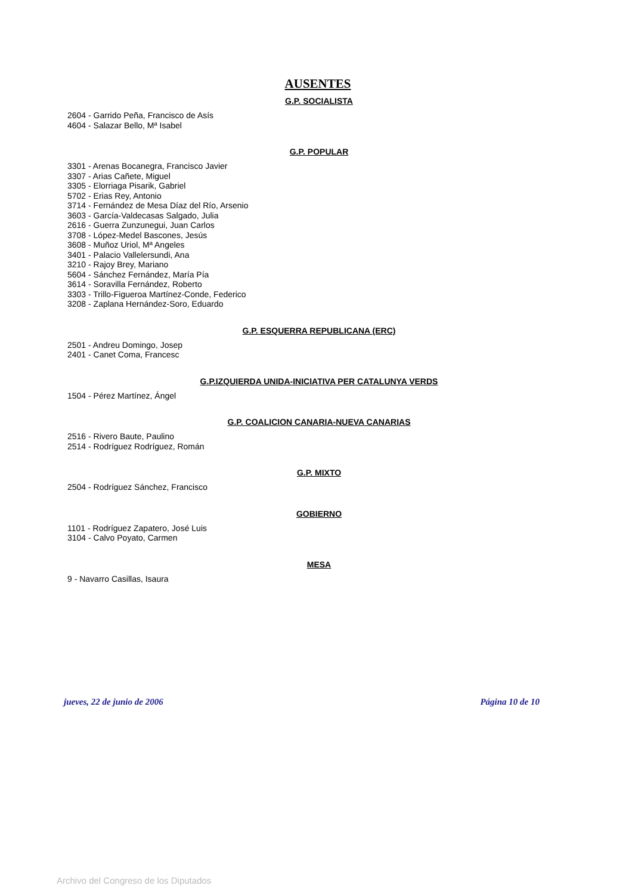AUSENTES
G.P. SOCIALISTA
2604 - Garrido Peña, Francisco de Asís
4604 - Salazar Bello, Mª Isabel
G.P. POPULAR
3301 - Arenas Bocanegra, Francisco Javier
3307 - Arias Cañete, Miguel
3305 - Elorriaga Pisarik, Gabriel
5702 - Erias Rey, Antonio
3714 - Fernández de Mesa Díaz del Río, Arsenio
3603 - García-Valdecasas Salgado, Julia
2616 - Guerra Zunzunegui, Juan Carlos
3708 - López-Medel Bascones, Jesús
3608 - Muñoz Uriol, Mª Angeles
3401 - Palacio Vallelersundi, Ana
3210 - Rajoy Brey, Mariano
5604 - Sánchez Fernández, María Pía
3614 - Soravilla Fernández, Roberto
3303 - Trillo-Figueroa Martínez-Conde, Federico
3208 - Zaplana Hernández-Soro, Eduardo
G.P. ESQUERRA REPUBLICANA (ERC)
2501 - Andreu Domingo, Josep
2401 - Canet Coma, Francesc
G.P.IZQUIERDA UNIDA-INICIATIVA PER CATALUNYA VERDS
1504 - Pérez Martínez, Ángel
G.P. COALICION CANARIA-NUEVA CANARIAS
2516 - Rivero Baute, Paulino
2514 - Rodríguez Rodríguez, Román
G.P. MIXTO
2504 - Rodríguez Sánchez, Francisco
GOBIERNO
1101 - Rodríguez Zapatero, José Luis
3104 - Calvo Poyato, Carmen
MESA
9 - Navarro Casillas, Isaura
jueves, 22 de junio de 2006 Página 10 de 10
Archivo del Congreso de los Diputados